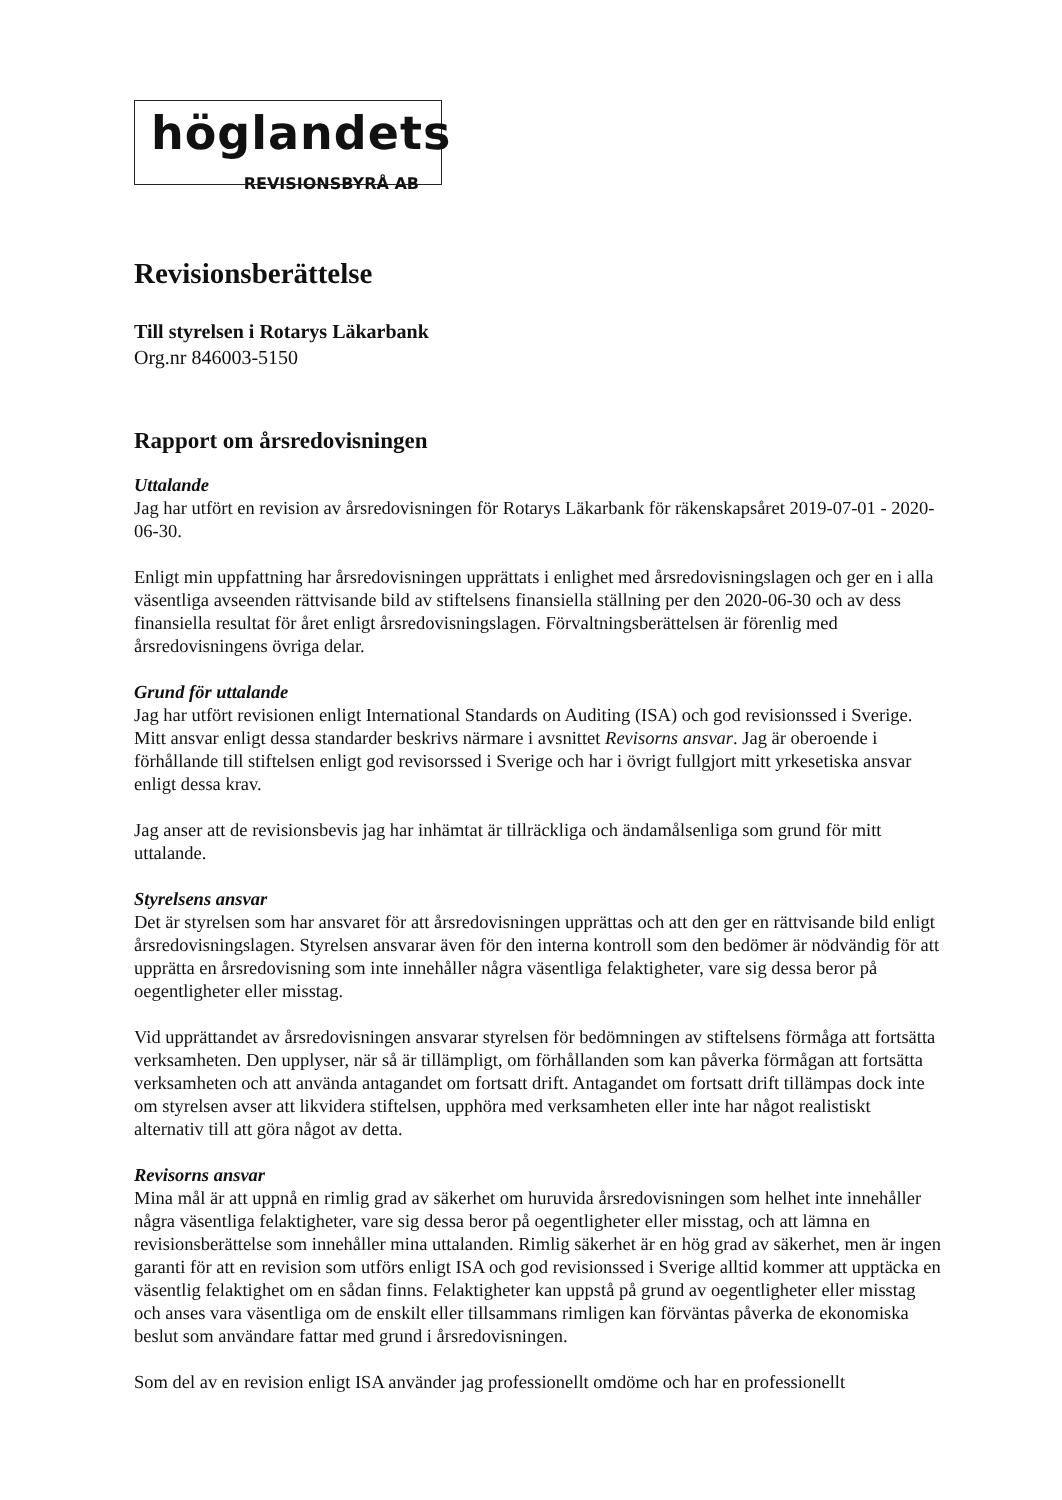höglandets
REVISIONSBYRÅ AB
Revisionsberättelse
Till styrelsen i Rotarys Läkarbank
Org.nr 846003-5150
Rapport om årsredovisningen
Uttalande
Jag har utfört en revision av årsredovisningen för Rotarys Läkarbank för räkenskapsåret 2019-07-01 - 2020-06-30.
Enligt min uppfattning har årsredovisningen upprättats i enlighet med årsredovisningslagen och ger en i alla väsentliga avseenden rättvisande bild av stiftelsens finansiella ställning per den 2020-06-30 och av dess finansiella resultat för året enligt årsredovisningslagen. Förvaltningsberättelsen är förenlig med årsredovisningens övriga delar.
Grund för uttalande
Jag har utfört revisionen enligt International Standards on Auditing (ISA) och god revisionssed i Sverige. Mitt ansvar enligt dessa standarder beskrivs närmare i avsnittet Revisorns ansvar. Jag är oberoende i förhållande till stiftelsen enligt god revisorssed i Sverige och har i övrigt fullgjort mitt yrkesetiska ansvar enligt dessa krav.
Jag anser att de revisionsbevis jag har inhämtat är tillräckliga och ändamålsenliga som grund för mitt uttalande.
Styrelsens ansvar
Det är styrelsen som har ansvaret för att årsredovisningen upprättas och att den ger en rättvisande bild enligt årsredovisningslagen. Styrelsen ansvarar även för den interna kontroll som den bedömer är nödvändig för att upprätta en årsredovisning som inte innehåller några väsentliga felaktigheter, vare sig dessa beror på oegentligheter eller misstag.
Vid upprättandet av årsredovisningen ansvarar styrelsen för bedömningen av stiftelsens förmåga att fortsätta verksamheten. Den upplyser, när så är tillämpligt, om förhållanden som kan påverka förmågan att fortsätta verksamheten och att använda antagandet om fortsatt drift. Antagandet om fortsatt drift tillämpas dock inte om styrelsen avser att likvidera stiftelsen, upphöra med verksamheten eller inte har något realistiskt alternativ till att göra något av detta.
Revisorns ansvar
Mina mål är att uppnå en rimlig grad av säkerhet om huruvida årsredovisningen som helhet inte innehåller några väsentliga felaktigheter, vare sig dessa beror på oegentligheter eller misstag, och att lämna en revisionsberättelse som innehåller mina uttalanden. Rimlig säkerhet är en hög grad av säkerhet, men är ingen garanti för att en revision som utförs enligt ISA och god revisionssed i Sverige alltid kommer att upptäcka en väsentlig felaktighet om en sådan finns. Felaktigheter kan uppstå på grund av oegentligheter eller misstag och anses vara väsentliga om de enskilt eller tillsammans rimligen kan förväntas påverka de ekonomiska beslut som användare fattar med grund i årsredovisningen.
Som del av en revision enligt ISA använder jag professionellt omdöme och har en professionellt